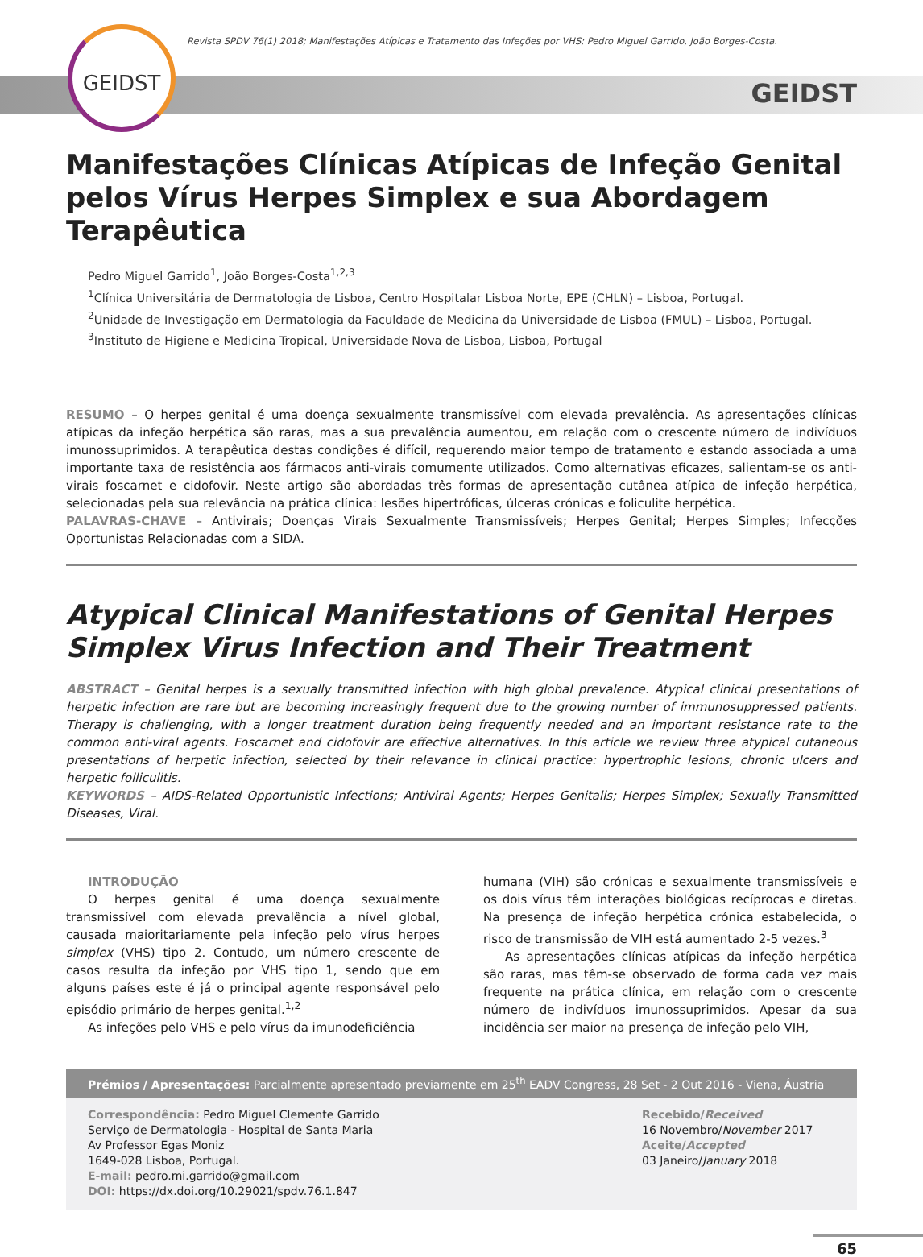GEIDST
Revista SPDV 76(1) 2018; Manifestações Atípicas e Tratamento das Infeções por VHS; Pedro Miguel Garrido, João Borges-Costa.
GEIDST
Manifestações Clínicas Atípicas de Infeção Genital pelos Vírus Herpes Simplex e sua Abordagem Terapêutica
Pedro Miguel Garrido<sup>1</sup>, João Borges-Costa<sup>1,2,3</sup>
<sup>1</sup> Clínica Universitária de Dermatologia de Lisboa, Centro Hospitalar Lisboa Norte, EPE (CHLN) – Lisboa, Portugal.
<sup>2</sup> Unidade de Investigação em Dermatologia da Faculdade de Medicina da Universidade de Lisboa (FMUL) – Lisboa, Portugal.
<sup>3</sup> Instituto de Higiene e Medicina Tropical, Universidade Nova de Lisboa, Lisboa, Portugal
RESUMO – O herpes genital é uma doença sexualmente transmissível com elevada prevalência. As apresentações clínicas atípicas da infeção herpética são raras, mas a sua prevalência aumentou, em relação com o crescente número de indivíduos imunossuprimidos. A terapêutica destas condições é difícil, requerendo maior tempo de tratamento e estando associada a uma importante taxa de resistência aos fármacos anti-virais comumente utilizados. Como alternativas eficazes, salientam-se os anti-virais foscarnet e cidofovir. Neste artigo são abordadas três formas de apresentação cutânea atípica de infeção herpética, selecionadas pela sua relevância na prática clínica: lesões hipertróficas, úlceras crónicas e foliculite herpética.
PALAVRAS-CHAVE – Antivirais; Doenças Virais Sexualmente Transmissíveis; Herpes Genital; Herpes Simples; Infecções Oportunistas Relacionadas com a SIDA.
Atypical Clinical Manifestations of Genital Herpes Simplex Virus Infection and Their Treatment
ABSTRACT – Genital herpes is a sexually transmitted infection with high global prevalence. Atypical clinical presentations of herpetic infection are rare but are becoming increasingly frequent due to the growing number of immunosuppressed patients. Therapy is challenging, with a longer treatment duration being frequently needed and an important resistance rate to the common anti-viral agents. Foscarnet and cidofovir are effective alternatives. In this article we review three atypical cutaneous presentations of herpetic infection, selected by their relevance in clinical practice: hypertrophic lesions, chronic ulcers and herpetic folliculitis.
KEYWORDS – AIDS-Related Opportunistic Infections; Antiviral Agents; Herpes Genitalis; Herpes Simplex; Sexually Transmitted Diseases, Viral.
INTRODUÇÃO
O herpes genital é uma doença sexualmente transmissível com elevada prevalência a nível global, causada maioritariamente pela infeção pelo vírus herpes simplex (VHS) tipo 2. Contudo, um número crescente de casos resulta da infeção por VHS tipo 1, sendo que em alguns países este é já o principal agente responsável pelo episódio primário de herpes genital.<sup>1,2</sup>
As infeções pelo VHS e pelo vírus da imunodeficiência
humana (VIH) são crónicas e sexualmente transmissíveis e os dois vírus têm interações biológicas recíprocas e diretas. Na presença de infeção herpética crónica estabelecida, o risco de transmissão de VIH está aumentado 2-5 vezes.<sup>3</sup>
As apresentações clínicas atípicas da infeção herpética são raras, mas têm-se observado de forma cada vez mais frequente na prática clínica, em relação com o crescente número de indivíduos imunossuprimidos. Apesar da sua incidência ser maior na presença de infeção pelo VIH,
Prémios / Apresentações: Parcialmente apresentado previamente em 25<sup>th</sup> EADV Congress, 28 Set - 2 Out 2016 - Viena, Áustria
Correspondência: Pedro Miguel Clemente Garrido
Serviço de Dermatologia - Hospital de Santa Maria
Av Professor Egas Moniz
1649-028 Lisboa, Portugal.
E-mail: pedro.mi.garrido@gmail.com
DOI: https://dx.doi.org/10.29021/spdv.76.1.847
Recebido/Received
16 Novembro/November 2017
Aceite/Accepted
03 Janeiro/January 2018
65